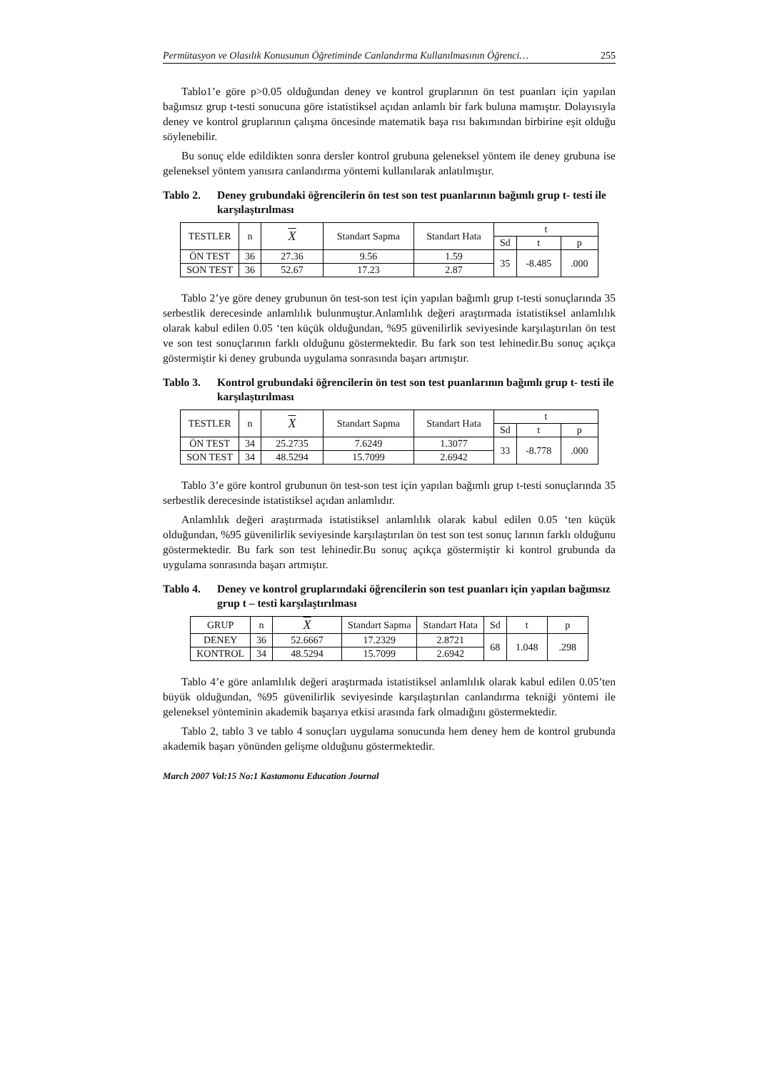Permütasyon ve Olasılık Konusunun Öğretiminde Canlandırma Kullanılmasının Öğrenci… 255
Tablo1’e göre p>0.05 olduğundan deney ve kontrol gruplarının ön test puanları için yapılan bağımsız grup t-testi sonucuna göre istatistiksel açıdan anlamlı bir fark buluna mamıştır. Dolayısıyla deney ve kontrol gruplarının çalışma öncesinde matematik başa rısı bakımından birbirine eşit olduğu söylenebilir.
Bu sonuç elde edildikten sonra dersler kontrol grubuna geleneksel yöntem ile deney grubuna ise geleneksel yöntem yanısıra canlandırma yöntemi kullanılarak anlatılmıştır.
Tablo 2. Deney grubundaki öğrencilerin ön test son test puanlarının bağımlı grup t- testi ile karşılaştırılması
| TESTLER | n | X | Standart Sapma | Standart Hata | t | | |
| --- | --- | --- | --- | --- | --- | --- | --- |
| | | | | | Sd | t | p |
| ÖN TEST | 36 | 27.36 | 9.56 | 1.59 | 35 | -8.485 | .000 |
| SON TEST | 36 | 52.67 | 17.23 | 2.87 | | | |
Tablo 2’ye göre deney grubunun ön test-son test için yapılan bağımlı grup t-testi sonuçlarında 35 serbestlik derecesinde anlamlılık bulunmuştur.Anlamlılık değeri araştırmada istatistiksel anlamlılık olarak kabul edilen 0.05 ‘ten küçük olduğundan, %95 güvenilirlik seviyesinde karşılaştırılan ön test ve son test sonuçlarının farklı olduğunu göstermektedir. Bu fark son test lehinedir.Bu sonuç açıkça göstermiştir ki deney grubunda uygulama sonrasında başarı artmıştır.
Tablo 3. Kontrol grubundaki öğrencilerin ön test son test puanlarının bağımlı grup t- testi ile karşılaştırılması
| TESTLER | n | X | Standart Sapma | Standart Hata | t | | |
| --- | --- | --- | --- | --- | --- | --- | --- |
| | | | | | Sd | t | p |
| ÖN TEST | 34 | 25.2735 | 7.6249 | 1.3077 | 33 | -8.778 | .000 |
| SON TEST | 34 | 48.5294 | 15.7099 | 2.6942 | | | |
Tablo 3’e göre kontrol grubunun ön test-son test için yapılan bağımlı grup t-testi sonuçlarında 35 serbestlik derecesinde istatistiksel açıdan anlamlıdır.
Anlamlılık değeri araştırmada istatistiksel anlamlılık olarak kabul edilen 0.05 ‘ten küçük olduğundan, %95 güvenilirlik seviyesinde karşılaştırılan ön test son test sonuç larının farklı olduğunu göstermektedir. Bu fark son test lehinedir.Bu sonuç açıkça göstermiştir ki kontrol grubunda da uygulama sonrasında başarı artmıştır.
Tablo 4. Deney ve kontrol gruplarındaki öğrencilerin son test puanları için yapılan bağımsız grup t – testi karşılaştırılması
| GRUP | n | X | Standart Sapma | Standart Hata | Sd | t | p |
| --- | --- | --- | --- | --- | --- | --- | --- |
| DENEY | 36 | 52.6667 | 17.2329 | 2.8721 | 68 | 1.048 | .298 |
| KONTROL | 34 | 48.5294 | 15.7099 | 2.6942 | | | |
Tablo 4’e göre anlamlılık değeri araştırmada istatistiksel anlamlılık olarak kabul edilen 0.05’ten büyük olduğundan, %95 güvenilirlik seviyesinde karşılaştırılan canlandırma tekniği yöntemi ile geleneksel yönteminin akademik başarıya etkisi arasında fark olmadığını göstermektedir.
Tablo 2, tablo 3 ve tablo 4 sonuçları uygulama sonucunda hem deney hem de kontrol grubunda akademik başarı yönünden gelişme olduğunu göstermektedir.
March 2007 Vol:15 No:1 Kastamonu Education Journal